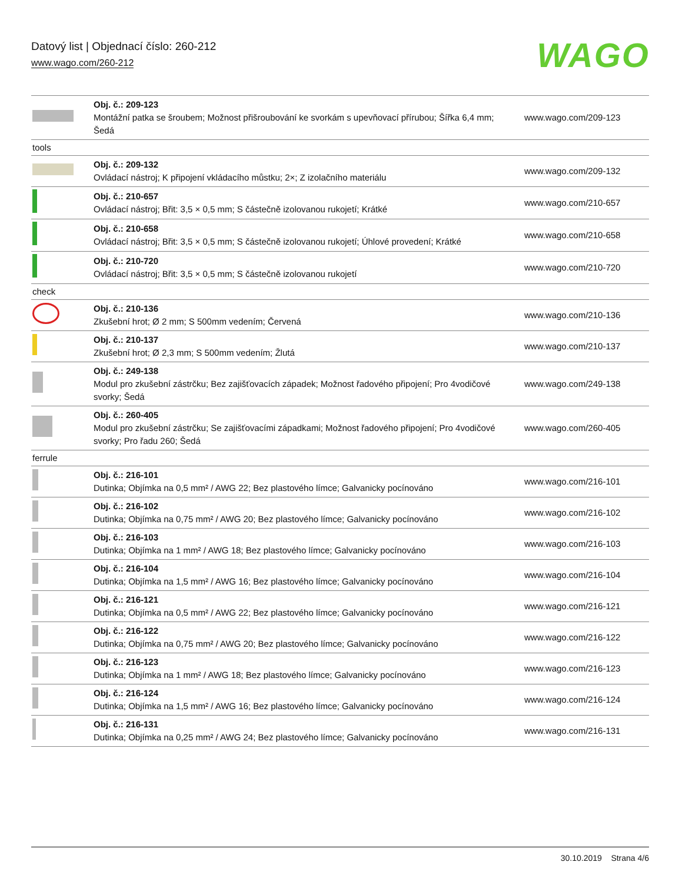Datový list | Objednací číslo: 260-212
www.wago.com/260-212
WAGO
| | Obj. č.: 209-123 Montážní patka se šroubem; Možnost přišroubování ke svorkám s upevňovací přírubou; Šířka 6,4 mm; Šedá | www.wago.com/209-123 |
| tools | | |
| | Obj. č.: 209-132 Ovládací nástroj; K připojení vkládacího můstku; 2×; Z izolačního materiálu | www.wago.com/209-132 |
| | Obj. č.: 210-657 Ovládací nástroj; Břit: 3,5 × 0,5 mm; S částečně izolovanou rukojetí; Krátké | www.wago.com/210-657 |
| | Obj. č.: 210-658 Ovládací nástroj; Břit: 3,5 × 0,5 mm; S částečně izolovanou rukojetí; Úhlové provedení; Krátké | www.wago.com/210-658 |
| | Obj. č.: 210-720 Ovládací nástroj; Břit: 3,5 × 0,5 mm; S částečně izolovanou rukojetí | www.wago.com/210-720 |
| check | | |
| | Obj. č.: 210-136 Zkušební hrot; Ø 2 mm; S 500mm vedením; Červená | www.wago.com/210-136 |
| | Obj. č.: 210-137 Zkušební hrot; Ø 2,3 mm; S 500mm vedením; Žlutá | www.wago.com/210-137 |
| | Obj. č.: 249-138 Modul pro zkušební zástrčku; Bez zajišťovacích západek; Možnost řadového připojení; Pro 4vodičové svorky; Šedá | www.wago.com/249-138 |
| | Obj. č.: 260-405 Modul pro zkušební zástrčku; Se zajišťovacími západkami; Možnost řadového připojení; Pro 4vodičové svorky; Pro řadu 260; Šedá | www.wago.com/260-405 |
| ferrule | | |
| | Obj. č.: 216-101 Dutinka; Objímka na 0,5 mm² / AWG 22; Bez plastového límce; Galvanicky pocínováno | www.wago.com/216-101 |
| | Obj. č.: 216-102 Dutinka; Objímka na 0,75 mm² / AWG 20; Bez plastového límce; Galvanicky pocínováno | www.wago.com/216-102 |
| | Obj. č.: 216-103 Dutinka; Objímka na 1 mm² / AWG 18; Bez plastového límce; Galvanicky pocínováno | www.wago.com/216-103 |
| | Obj. č.: 216-104 Dutinka; Objímka na 1,5 mm² / AWG 16; Bez plastového límce; Galvanicky pocínováno | www.wago.com/216-104 |
| | Obj. č.: 216-121 Dutinka; Objímka na 0,5 mm² / AWG 22; Bez plastového límce; Galvanicky pocínováno | www.wago.com/216-121 |
| | Obj. č.: 216-122 Dutinka; Objímka na 0,75 mm² / AWG 20; Bez plastového límce; Galvanicky pocínováno | www.wago.com/216-122 |
| | Obj. č.: 216-123 Dutinka; Objímka na 1 mm² / AWG 18; Bez plastového límce; Galvanicky pocínováno | www.wago.com/216-123 |
| | Obj. č.: 216-124 Dutinka; Objímka na 1,5 mm² / AWG 16; Bez plastového límce; Galvanicky pocínováno | www.wago.com/216-124 |
| | Obj. č.: 216-131 Dutinka; Objímka na 0,25 mm² / AWG 24; Bez plastového límce; Galvanicky pocínováno | www.wago.com/216-131 |
30.10.2019 Strana 4/6